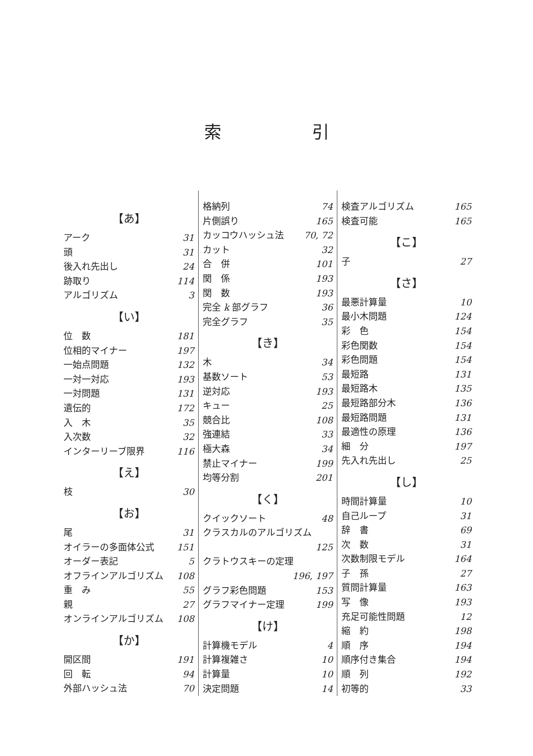索引
【あ】
アーク 31
頭 31
後入れ先出し 24
跡取り 114
アルゴリズム 3
【い】
位　数 181
位相的マイナー 197
一始点問題 132
一対一対応 193
一対問題 131
遺伝的 172
入　木 35
入次数 32
インターリーブ限界 116
【え】
枝 30
【お】
尾 31
オイラーの多面体公式 151
オーダー表記 5
オフラインアルゴリズム 108
重　み 55
親 27
オンラインアルゴリズム 108
【か】
開区間 191
回　転 94
外部ハッシュ法 70
格納列 74
片側誤り 165
カッコウハッシュ法 70, 72
カット 32
合　併 101
関　係 193
関　数 193
完全 k 部グラフ 36
完全グラフ 35
【き】
木 34
基数ソート 53
逆対応 193
キュー 25
競合比 108
強連結 33
極大森 34
禁止マイナー 199
均等分割 201
【く】
クイックソート 48
クラスカルのアルゴリズム
125
クラトウスキーの定理
196, 197
グラフ彩色問題 153
グラフマイナー定理 199
【け】
計算機モデル 4
計算複雑さ 10
計算量 10
決定問題 14
検査アルゴリズム 165
検査可能 165
【こ】
子 27
【さ】
最悪計算量 10
最小木問題 124
彩　色 154
彩色関数 154
彩色問題 154
最短路 131
最短路木 135
最短路部分木 136
最短路問題 131
最適性の原理 136
細　分 197
先入れ先出し 25
【し】
時間計算量 10
自己ループ 31
辞　書 69
次　数 31
次数制限モデル 164
子　孫 27
質問計算量 163
写　像 193
充足可能性問題 12
縮　約 198
順　序 194
順序付き集合 194
順　列 192
初等的 33